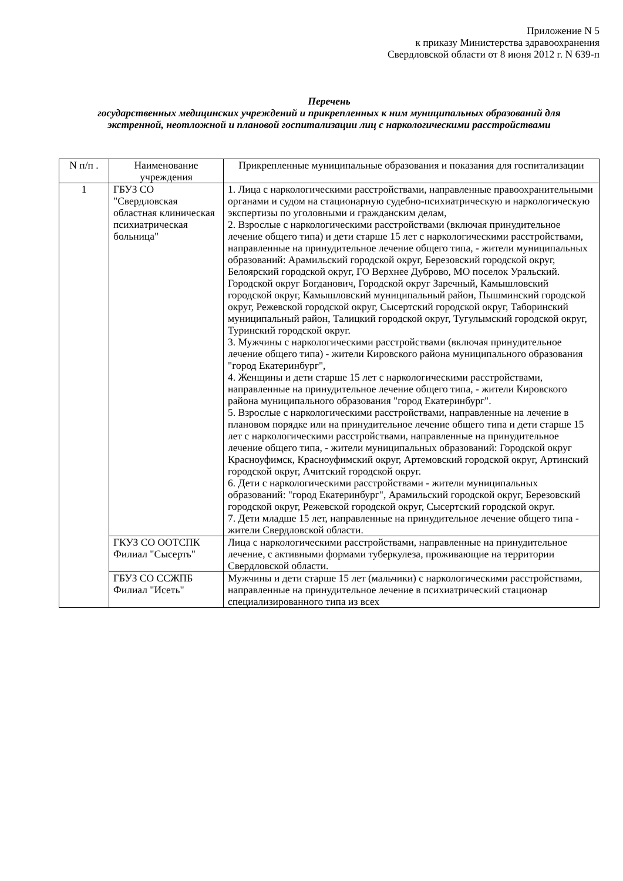Приложение N 5
к приказу Министерства здравоохранения
Свердловской области от 8 июня 2012 г. N 639-п
Перечень
государственных медицинских учреждений и прикрепленных к ним муниципальных образований для экстренной, неотложной и плановой госпитализации лиц с наркологическими расстройствами
| N п/п . | Наименование учреждения | Прикрепленные муниципальные образования и показания для госпитализации |
| --- | --- | --- |
| 1 | ГБУЗ СО "Свердловская областная клиническая психиатрическая больница" | 1. Лица с наркологическими расстройствами, направленные правоохранительными органами и судом на стационарную судебно-психиатрическую и наркологическую экспертизы по уголовными и гражданским делам, 2. Взрослые с наркологическими расстройствами (включая принудительное лечение общего типа) и дети старше 15 лет с наркологическими расстройствами, направленные на принудительное лечение общего типа, - жители муниципальных образований: Арамильский городской округ, Березовский городской округ, Белоярский городской округ, ГО Верхнее Дуброво, МО поселок Уральский. Городской округ Богданович, Городской округ Заречный, Камышловский городской округ, Камышловский муниципальный район, Пышминский городской округ, Режевской городской округ, Сысертский городской округ, Таборинский муниципальный район, Талицкий городской округ, Тугулымский городской округ, Туринский городской округ. 3. Мужчины с наркологическими расстройствами (включая принудительное лечение общего типа) - жители Кировского района муниципального образования "город Екатеринбург", 4. Женщины и дети старше 15 лет с наркологическими расстройствами, направленные на принудительное лечение общего типа, - жители Кировского района муниципального образования "город Екатеринбург". 5. Взрослые с наркологическими расстройствами, направленные на лечение в плановом порядке или на принудительное лечение общего типа и дети старше 15 лет с наркологическими расстройствами, направленные на принудительное лечение общего типа, - жители муниципальных образований: Городской округ Красноуфимск, Красноуфимский округ, Артемовский городской округ, Артинский городской округ, Ачитский городской округ. 6. Дети с наркологическими расстройствами - жители муниципальных образований: "город Екатеринбург", Арамильский городской округ, Березовский городской округ, Режевской городской округ, Сысертский городской округ. 7. Дети младше 15 лет, направленные на принудительное лечение общего типа - жители Свердловской области. |
| | ГКУЗ СО ООТСПК Филиал "Сысерть" | Лица с наркологическими расстройствами, направленные на принудительное лечение, с активными формами туберкулеза, проживающие на территории Свердловской области. |
| | ГБУЗ СО ССЖПБ Филиал "Исеть" | Мужчины и дети старше 15 лет (мальчики) с наркологическими расстройствами, направленные на принудительное лечение в психиатрический стационар специализированного типа из всех |